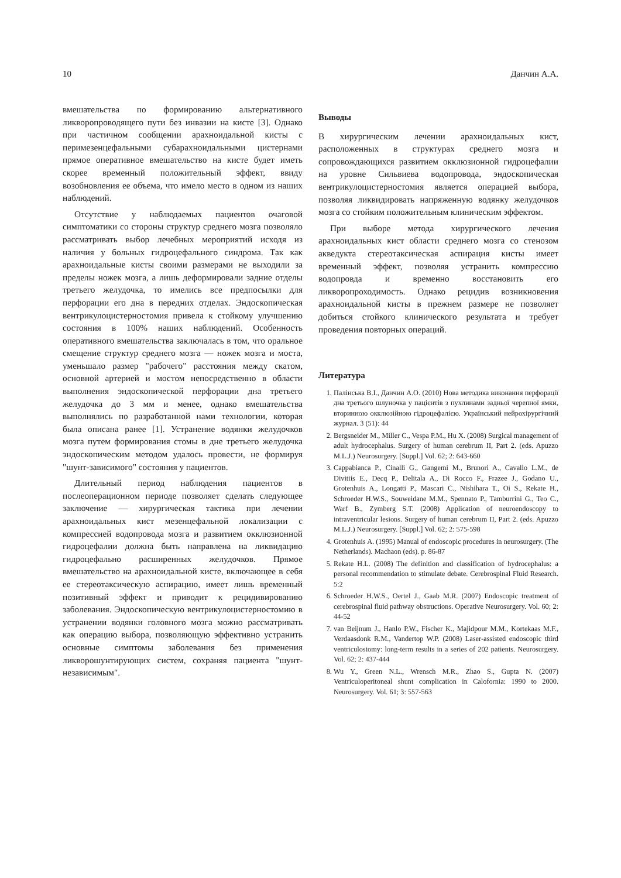10 Данчин А.А.
вмешательства по формированию альтернативного ликворопроводящего пути без инвазии на кисте [3]. Однако при частичном сообщении арахноидальной кисты с перимезенцефальными субарахноидальными цистернами прямое оперативное вмешательство на кисте будет иметь скорее временный положительный эффект, ввиду возобновления ее объема, что имело место в одном из наших наблюдений.
Отсутствие у наблюдаемых пациентов очаговой симптоматики со стороны структур среднего мозга позволяло рассматривать выбор лечебных мероприятий исходя из наличия у больных гидроцефального синдрома. Так как арахноидальные кисты своими размерами не выходили за пределы ножек мозга, а лишь деформировали задние отделы третьего желудочка, то имелись все предпосылки для перфорации его дна в передних отделах. Эндоскопическая вентрикулоцистерностомия привела к стойкому улучшению состояния в 100% наших наблюдений. Особенность оперативного вмешательства заключалась в том, что оральное смещение структур среднего мозга — ножек мозга и моста, уменьшало размер "рабочего" расстояния между скатом, основной артерией и мостом непосредственно в области выполнения эндоскопической перфорации дна третьего желудочка до 3 мм и менее, однако вмешательства выполнялись по разработанной нами технологии, которая была описана ранее [1]. Устранение водянки желудочков мозга путем формирования стомы в дне третьего желудочка эндоскопическим методом удалось провести, не формируя "шунт-зависимого" состояния у пациентов.
Длительный период наблюдения пациентов в послеоперационном периоде позволяет сделать следующее заключение — хирургическая тактика при лечении арахноидальных кист мезенцефальной локализации с компрессией водопровода мозга и развитием окклюзионной гидроцефалии должна быть направлена на ликвидацию гидроцефально расширенных желудочков. Прямое вмешательство на арахноидальной кисте, включающее в себя ее стереотаксическую аспирацию, имеет лишь временный позитивный эффект и приводит к рецидивированию заболевания. Эндоскопическую вентрикулоцистерностомию в устранении водянки головного мозга можно рассматривать как операцию выбора, позволяющую эффективно устранить основные симптомы заболевания без применения ликворошунтирующих систем, сохраняя пациента "шунт-независимым".
Выводы
В хирургическим лечении арахноидальных кист, расположенных в структурах среднего мозга и сопровождающихся развитием окклюзионной гидроцефалии на уровне Сильвиева водопровода, эндоскопическая вентрикулоцистерностомия является операцией выбора, позволяя ликвидировать напряженную водянку желудочков мозга со стойким положительным клиническим эффектом.
При выборе метода хирургического лечения арахноидальных кист области среднего мозга со стенозом акведукта стереотаксическая аспирация кисты имеет временный эффект, позволяя устранить компрессию водопровда и временно восстановить его ликворопроходимость. Однако рецидив возникновения арахноидальной кисты в прежнем размере не позволяет добиться стойкого клинического результата и требует проведения повторных операций.
Литература
1. Палінська В.І., Данчин А.О. (2010) Нова методика виконання перфорації дна третього шлуночка у пацієнтів з пухлинами задньої черепної ямки, вторинною окклюзійною гідроцефалією. Український нейрохірургічний журнал. 3 (51): 44
2. Bergsneider M., Miller C., Vespa P.M., Hu X. (2008) Surgical management of adult hydrocephalus. Surgery of human cerebrum II, Part 2. (eds. Apuzzo M.L.J.) Neurosurgery. [Suppl.] Vol. 62; 2: 643-660
3. Cappabianca P., Cinalli G., Gangemi M., Brunori A., Cavallo L.M., de Divitiis E., Decq P., Delitala A., Di Rocco F., Frazee J., Godano U., Grotenhuis A., Longatti P., Mascari C., Nishihara T., Oi S., Rekate H., Schroeder H.W.S., Souweidane M.M., Spennato P., Tamburrini G., Teo C., Warf B., Zymberg S.T. (2008) Application of neuroendoscopy to intraventricular lesions. Surgery of human cerebrum II, Part 2. (eds. Apuzzo M.L.J.) Neurosurgery. [Suppl.] Vol. 62; 2: 575-598
4. Grotenhuis A. (1995) Manual of endoscopic procedures in neurosurgery. (The Netherlands). Machaon (eds). p. 86-87
5. Rekate H.L. (2008) The definition and classification of hydrocephalus: a personal recommendation to stimulate debate. Cerebrospinal Fluid Research. 5:2
6. Schroeder H.W.S., Oertel J., Gaab M.R. (2007) Endoscopic treatment of cerebrospinal fluid pathway obstructions. Operative Neurosurgery. Vol. 60; 2: 44-52
7. van Beijnum J., Hanlo P.W., Fischer K., Majidpour M.M., Kortekaas M.F., Verdaasdonk R.M., Vandertop W.P. (2008) Laser-assisted endoscopic third ventriculostomy: long-term results in a series of 202 patients. Neurosurgery. Vol. 62; 2: 437-444
8. Wu Y., Green N.L., Wrensch M.R., Zhao S., Gupta N. (2007) Ventriculoperitoneal shunt complication in Calofornia: 1990 to 2000. Neurosurgery. Vol. 61; 3: 557-563